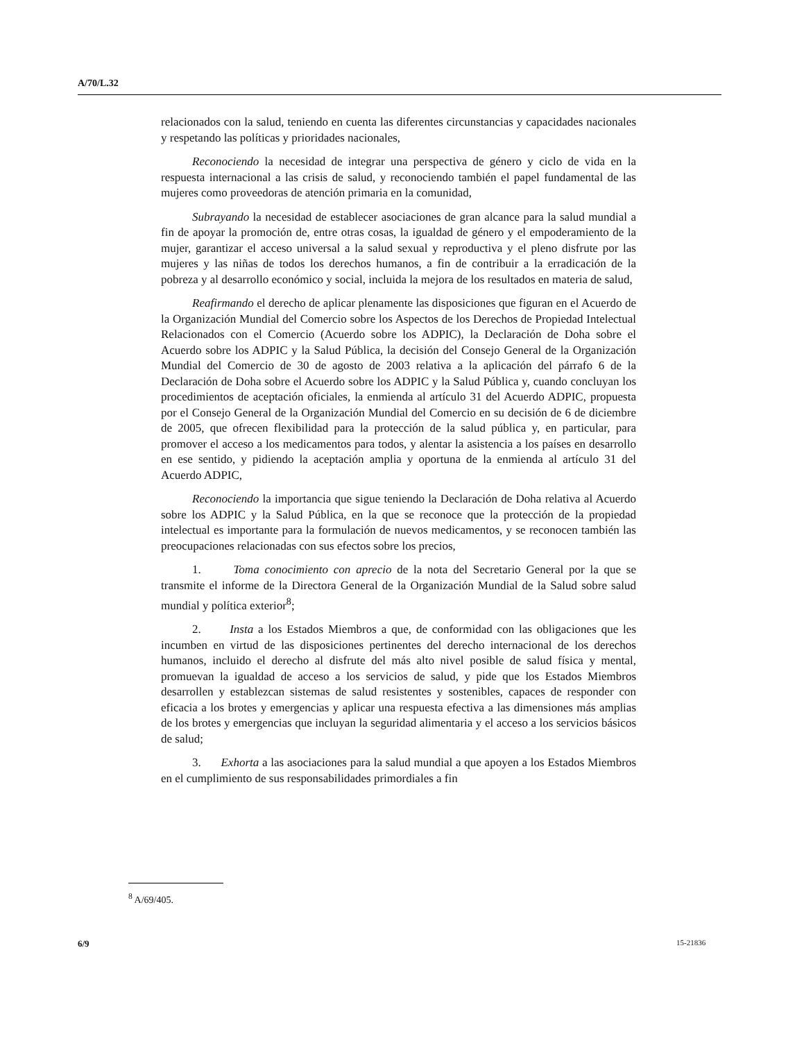A/70/L.32
relacionados con la salud, teniendo en cuenta las diferentes circunstancias y capacidades nacionales y respetando las políticas y prioridades nacionales,
Reconociendo la necesidad de integrar una perspectiva de género y ciclo de vida en la respuesta internacional a las crisis de salud, y reconociendo también el papel fundamental de las mujeres como proveedoras de atención primaria en la comunidad,
Subrayando la necesidad de establecer asociaciones de gran alcance para la salud mundial a fin de apoyar la promoción de, entre otras cosas, la igualdad de género y el empoderamiento de la mujer, garantizar el acceso universal a la salud sexual y reproductiva y el pleno disfrute por las mujeres y las niñas de todos los derechos humanos, a fin de contribuir a la erradicación de la pobreza y al desarrollo económico y social, incluida la mejora de los resultados en materia de salud,
Reafirmando el derecho de aplicar plenamente las disposiciones que figuran en el Acuerdo de la Organización Mundial del Comercio sobre los Aspectos de los Derechos de Propiedad Intelectual Relacionados con el Comercio (Acuerdo sobre los ADPIC), la Declaración de Doha sobre el Acuerdo sobre los ADPIC y la Salud Pública, la decisión del Consejo General de la Organización Mundial del Comercio de 30 de agosto de 2003 relativa a la aplicación del párrafo 6 de la Declaración de Doha sobre el Acuerdo sobre los ADPIC y la Salud Pública y, cuando concluyan los procedimientos de aceptación oficiales, la enmienda al artículo 31 del Acuerdo ADPIC, propuesta por el Consejo General de la Organización Mundial del Comercio en su decisión de 6 de diciembre de 2005, que ofrecen flexibilidad para la protección de la salud pública y, en particular, para promover el acceso a los medicamentos para todos, y alentar la asistencia a los países en desarrollo en ese sentido, y pidiendo la aceptación amplia y oportuna de la enmienda al artículo 31 del Acuerdo ADPIC,
Reconociendo la importancia que sigue teniendo la Declaración de Doha relativa al Acuerdo sobre los ADPIC y la Salud Pública, en la que se reconoce que la protección de la propiedad intelectual es importante para la formulación de nuevos medicamentos, y se reconocen también las preocupaciones relacionadas con sus efectos sobre los precios,
1. Toma conocimiento con aprecio de la nota del Secretario General por la que se transmite el informe de la Directora General de la Organización Mundial de la Salud sobre salud mundial y política exterior<sup>8</sup>;
2. Insta a los Estados Miembros a que, de conformidad con las obligaciones que les incumben en virtud de las disposiciones pertinentes del derecho internacional de los derechos humanos, incluido el derecho al disfrute del más alto nivel posible de salud física y mental, promuevan la igualdad de acceso a los servicios de salud, y pide que los Estados Miembros desarrollen y establezcan sistemas de salud resistentes y sostenibles, capaces de responder con eficacia a los brotes y emergencias y aplicar una respuesta efectiva a las dimensiones más amplias de los brotes y emergencias que incluyan la seguridad alimentaria y el acceso a los servicios básicos de salud;
3. Exhorta a las asociaciones para la salud mundial a que apoyen a los Estados Miembros en el cumplimiento de sus responsabilidades primordiales a fin
<sup>8</sup> A/69/405.
6/9 15-21836